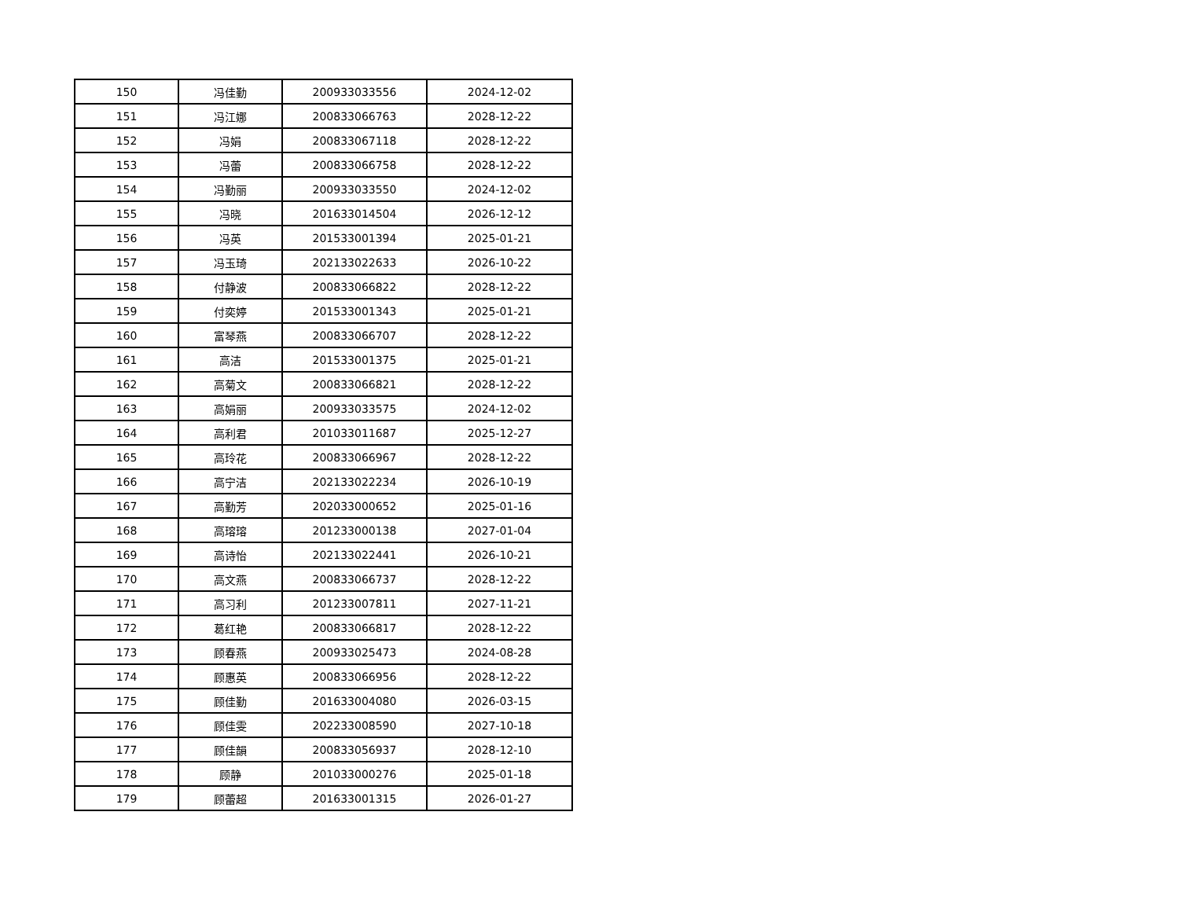| 150 | 冯佳勤 | 200933033556 | 2024-12-02 |
| 151 | 冯江娜 | 200833066763 | 2028-12-22 |
| 152 | 冯娟 | 200833067118 | 2028-12-22 |
| 153 | 冯蕾 | 200833066758 | 2028-12-22 |
| 154 | 冯勤丽 | 200933033550 | 2024-12-02 |
| 155 | 冯晓 | 201633014504 | 2026-12-12 |
| 156 | 冯英 | 201533001394 | 2025-01-21 |
| 157 | 冯玉琦 | 202133022633 | 2026-10-22 |
| 158 | 付静波 | 200833066822 | 2028-12-22 |
| 159 | 付奕婷 | 201533001343 | 2025-01-21 |
| 160 | 富琴燕 | 200833066707 | 2028-12-22 |
| 161 | 高洁 | 201533001375 | 2025-01-21 |
| 162 | 高菊文 | 200833066821 | 2028-12-22 |
| 163 | 高娟丽 | 200933033575 | 2024-12-02 |
| 164 | 高利君 | 201033011687 | 2025-12-27 |
| 165 | 高玲花 | 200833066967 | 2028-12-22 |
| 166 | 高宁洁 | 202133022234 | 2026-10-19 |
| 167 | 高勤芳 | 202033000652 | 2025-01-16 |
| 168 | 高瑢瑢 | 201233000138 | 2027-01-04 |
| 169 | 高诗怡 | 202133022441 | 2026-10-21 |
| 170 | 高文燕 | 200833066737 | 2028-12-22 |
| 171 | 高习利 | 201233007811 | 2027-11-21 |
| 172 | 葛红艳 | 200833066817 | 2028-12-22 |
| 173 | 顾春燕 | 200933025473 | 2024-08-28 |
| 174 | 顾惠英 | 200833066956 | 2028-12-22 |
| 175 | 顾佳勤 | 201633004080 | 2026-03-15 |
| 176 | 顾佳雯 | 202233008590 | 2027-10-18 |
| 177 | 顾佳韻 | 200833056937 | 2028-12-10 |
| 178 | 顾静 | 201033000276 | 2025-01-18 |
| 179 | 顾蕾超 | 201633001315 | 2026-01-27 |